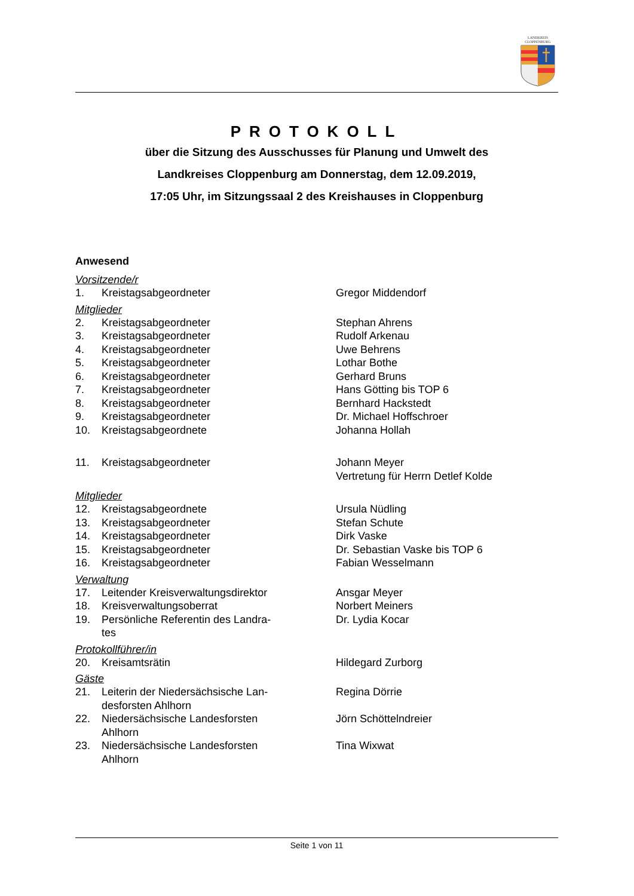LANDKREIS
CLOPPENBURG
PROTOKOLL
über die Sitzung des Ausschusses für Planung und Umwelt des
Landkreises Cloppenburg am Donnerstag, dem 12.09.2019,
17:05 Uhr, im Sitzungssaal 2 des Kreishauses in Cloppenburg
Anwesend
Vorsitzende/r
| 1. | Kreistagsabgeordneter | Gregor Middendorf |
Mitglieder
| 2. | Kreistagsabgeordneter | Stephan Ahrens |
| 3. | Kreistagsabgeordneter | Rudolf Arkenau |
| 4. | Kreistagsabgeordneter | Uwe Behrens |
| 5. | Kreistagsabgeordneter | Lothar Bothe |
| 6. | Kreistagsabgeordneter | Gerhard Bruns |
| 7. | Kreistagsabgeordneter | Hans Götting bis TOP 6 |
| 8. | Kreistagsabgeordneter | Bernhard Hackstedt |
| 9. | Kreistagsabgeordneter | Dr. Michael Hoffschroer |
| 10. | Kreistagsabgeordnete | Johanna Hollah |
| 11. | Kreistagsabgeordneter | Johann Meyer Vertretung für Herrn Detlef Kolde |
Mitglieder
| 12. | Kreistagsabgeordnete | Ursula Nüdling |
| 13. | Kreistagsabgeordneter | Stefan Schute |
| 14. | Kreistagsabgeordneter | Dirk Vaske |
| 15. | Kreistagsabgeordneter | Dr. Sebastian Vaske bis TOP 6 |
| 16. | Kreistagsabgeordneter | Fabian Wesselmann |
Verwaltung
| 17. | Leitender Kreisverwaltungsdirektor | Ansgar Meyer |
| 18. | Kreisverwaltungsoberrat | Norbert Meiners |
| 19. | Persönliche Referentin des Landra- tes | Dr. Lydia Kocar |
Protokollführer/in
| 20. | Kreisamtsrätin | Hildegard Zurborg |
Gäste
| 21. | Leiterin der Niedersächsische Lan- desforsten Ahlhorn | Regina Dörrie |
| 22. | Niedersächsische Landesforsten Ahlhorn | Jörn Schöttelndreier |
| 23. | Niedersächsische Landesforsten Ahlhorn | Tina Wixwat |
Seite 1 von 11